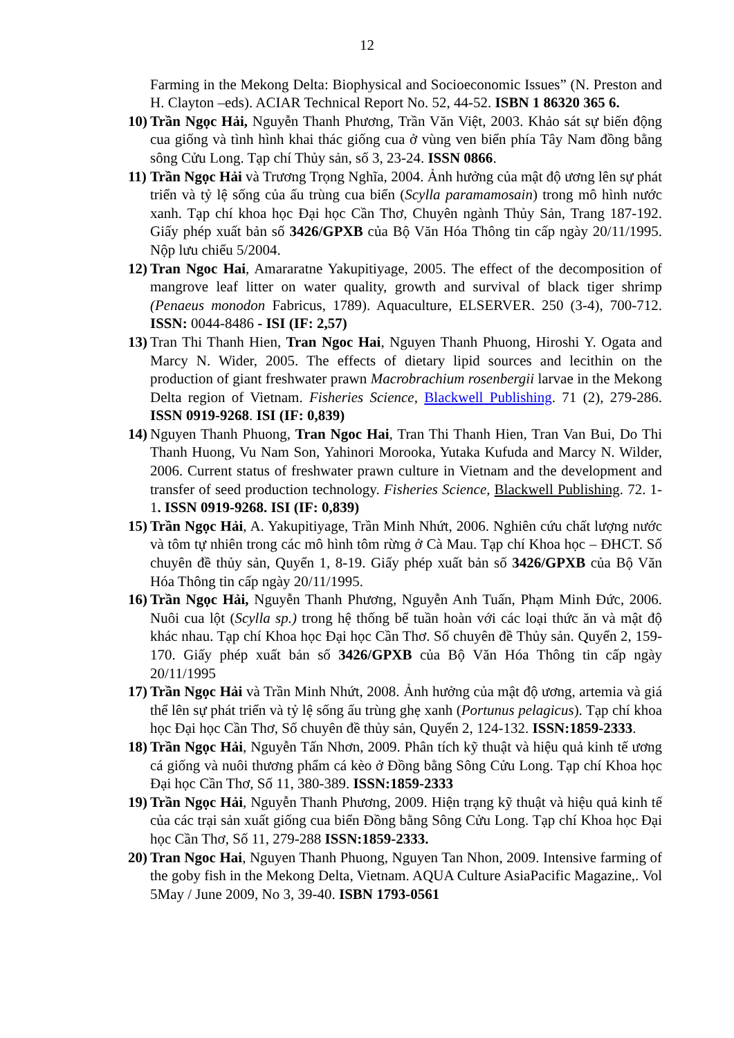12
Farming in the Mekong Delta: Biophysical and Socioeconomic Issues” (N. Preston and H. Clayton –eds). ACIAR Technical Report No. 52, 44-52. ISBN 1 86320 365 6.
10) Trần Ngọc Hải, Nguyễn Thanh Phương, Trần Văn Việt, 2003. Khảo sát sự biến động cua giống và tình hình khai thác giống cua ở vùng ven biển phía Tây Nam đồng bằng sông Cửu Long. Tạp chí Thủy sản, số 3, 23-24. ISSN 0866.
11) Trần Ngọc Hải và Trương Trọng Nghĩa, 2004. Ảnh hưởng của mật độ ương lên sự phát triển và tỷ lệ sống của ấu trùng cua biển (Scylla paramamosain) trong mô hình nước xanh. Tạp chí khoa học Đại học Cần Thơ, Chuyên ngành Thủy Sản, Trang 187-192. Giấy phép xuất bản số 3426/GPXB của Bộ Văn Hóa Thông tin cấp ngày 20/11/1995. Nộp lưu chiểu 5/2004.
12) Tran Ngoc Hai, Amararatne Yakupitiyage, 2005. The effect of the decomposition of mangrove leaf litter on water quality, growth and survival of black tiger shrimp (Penaeus monodon Fabricus, 1789). Aquaculture, ELSERVER. 250 (3-4), 700-712. ISSN: 0044-8486 - ISI (IF: 2,57)
13) Tran Thi Thanh Hien, Tran Ngoc Hai, Nguyen Thanh Phuong, Hiroshi Y. Ogata and Marcy N. Wider, 2005. The effects of dietary lipid sources and lecithin on the production of giant freshwater prawn Macrobrachium rosenbergii larvae in the Mekong Delta region of Vietnam. Fisheries Science, Blackwell Publishing. 71 (2), 279-286. ISSN 0919-9268. ISI (IF: 0,839)
14) Nguyen Thanh Phuong, Tran Ngoc Hai, Tran Thi Thanh Hien, Tran Van Bui, Do Thi Thanh Huong, Vu Nam Son, Yahinori Morooka, Yutaka Kufuda and Marcy N. Wilder, 2006. Current status of freshwater prawn culture in Vietnam and the development and transfer of seed production technology. Fisheries Science, Blackwell Publishing. 72. 1-1. ISSN 0919-9268. ISI (IF: 0,839)
15) Trần Ngọc Hải, A. Yakupitiyage, Trần Minh Nhứt, 2006. Nghiên cứu chất lượng nước và tôm tự nhiên trong các mô hình tôm rừng ở Cà Mau. Tạp chí Khoa học – ĐHCT. Số chuyên đề thủy sản, Quyển 1, 8-19. Giấy phép xuất bản số 3426/GPXB của Bộ Văn Hóa Thông tin cấp ngày 20/11/1995.
16) Trần Ngọc Hải, Nguyễn Thanh Phương, Nguyễn Anh Tuấn, Phạm Minh Đức, 2006. Nuôi cua lột (Scylla sp.) trong hệ thống bể tuần hoàn với các loại thức ăn và mật độ khác nhau. Tạp chí Khoa học Đại học Cần Thơ. Số chuyên đề Thủy sản. Quyển 2, 159-170. Giấy phép xuất bản số 3426/GPXB của Bộ Văn Hóa Thông tin cấp ngày 20/11/1995
17) Trần Ngọc Hải và Trần Minh Nhứt, 2008. Ảnh hưởng của mật độ ương, artemia và giá thể lên sự phát triển và tỷ lệ sống ấu trùng ghẹ xanh (Portunus pelagicus). Tạp chí khoa học Đại học Cần Thơ, Số chuyên đề thủy sản, Quyển 2, 124-132. ISSN:1859-2333.
18) Trần Ngọc Hải, Nguyễn Tấn Nhơn, 2009. Phân tích kỹ thuật và hiệu quả kinh tế ương cá giống và nuôi thương phẩm cá kèo ở Đồng bằng Sông Cửu Long. Tạp chí Khoa học Đại học Cần Thơ, Số 11, 380-389. ISSN:1859-2333
19) Trần Ngọc Hải, Nguyễn Thanh Phương, 2009. Hiện trạng kỹ thuật và hiệu quả kinh tế của các trại sản xuất giống cua biển Đồng bằng Sông Cửu Long. Tạp chí Khoa học Đại học Cần Thơ, Số 11, 279-288 ISSN:1859-2333.
20) Tran Ngoc Hai, Nguyen Thanh Phuong, Nguyen Tan Nhon, 2009. Intensive farming of the goby fish in the Mekong Delta, Vietnam. AQUA Culture AsiaPacific Magazine,. Vol 5May / June 2009, No 3, 39-40. ISBN 1793-0561